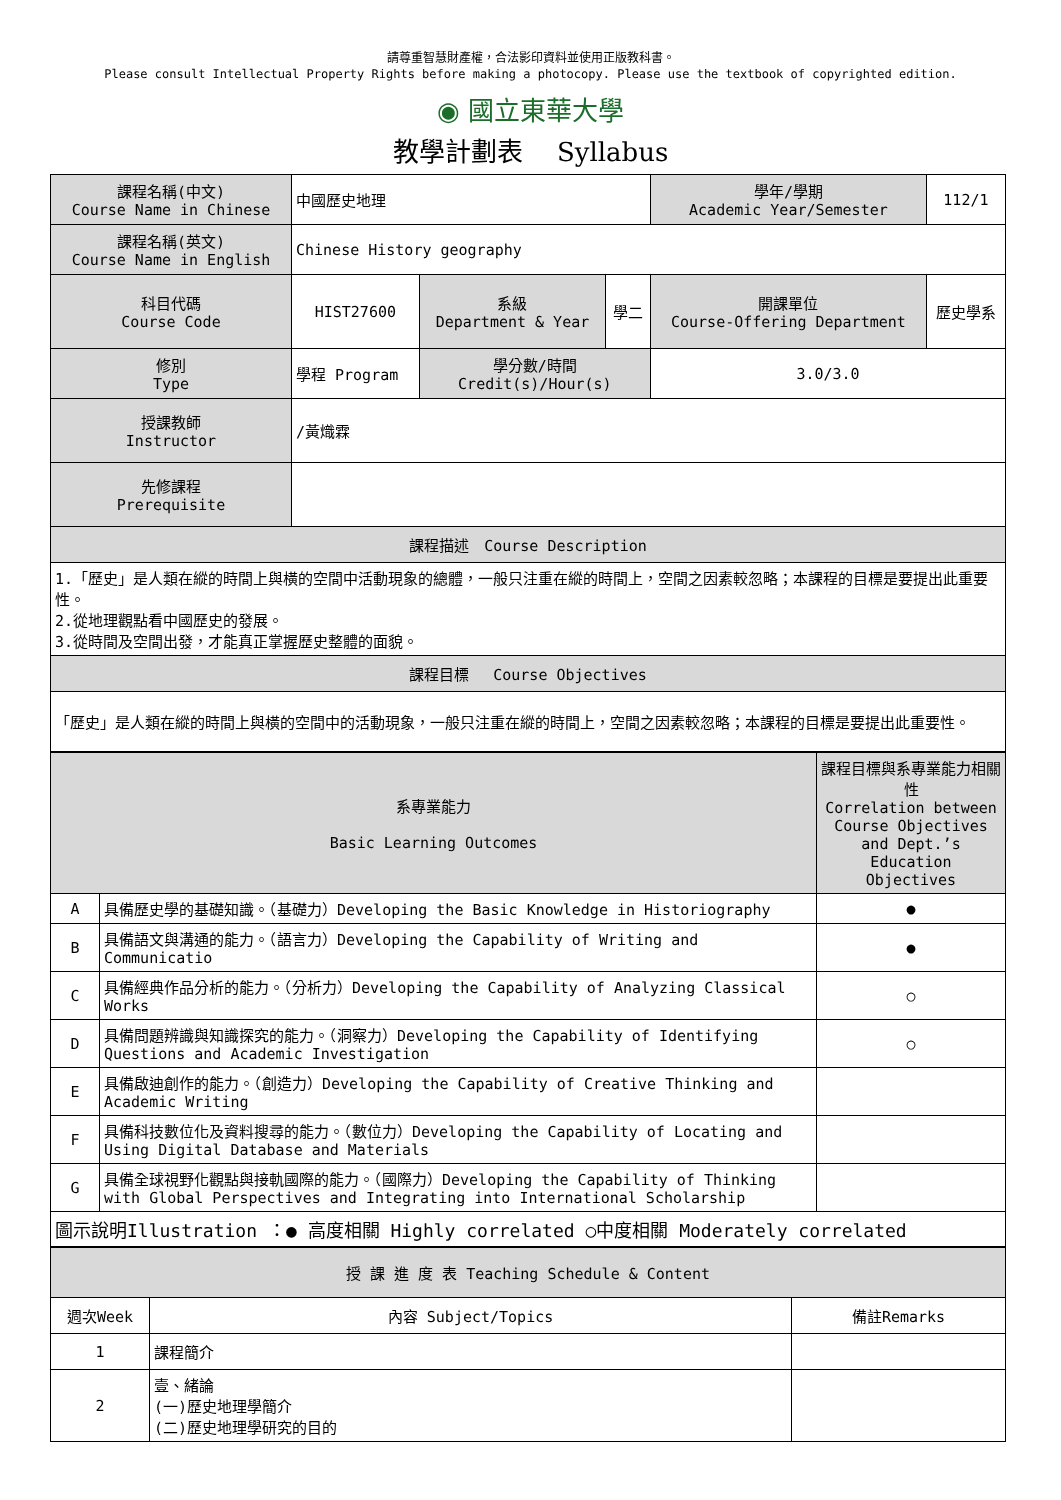請尊重智慧財產權，合法影印資料並使用正版教科書。
Please consult Intellectual Property Rights before making a photocopy. Please use the textbook of copyrighted edition.
◉ 國立東華大學
教學計劃表　 Syllabus
| 課程名稱(中文) Course Name in Chinese | 中國歷史地理 | | | 學年/學期 Academic Year/Semester | 112/1 |
| 課程名稱(英文) Course Name in English | Chinese History geography | | | | |
| 科目代碼 Course Code | HIST27600 | 系級 Department & Year | 學二 | 開課單位 Course-Offering Department | 歷史學系 |
| 修別 Type | 學程 Program | 學分數/時間 Credit(s)/Hour(s) | | 3.0/3.0 | |
| 授課教師 Instructor | /黃熾霖 | | | | |
| 先修課程 Prerequisite | | | | | |
| 課程描述 Course Description | | | | | |
| 1.「歷史」是人類在縱的時間上與橫的空間中活動現象的總體，一般只注重在縱的時間上，空間之因素較忽略；本課程的目標是要提出此重要性。 2.從地理觀點看中國歷史的發展。 3.從時間及空間出發，才能真正掌握歷史整體的面貌。 | | | | | |
| 課程目標 Course Objectives | | | | | |
| 「歷史」是人類在縱的時間上與橫的空間中的活動現象，一般只注重在縱的時間上，空間之因素較忽略；本課程的目標是要提出此重要性。 | | | | | |
| 系專業能力 Basic Learning Outcomes | | 課程目標與系專業能力相關性 Correlation between Course Objectives and Dept.’s Education Objectives |
| A | 具備歷史學的基礎知識。（基礎力）Developing the Basic Knowledge in Historiography | ● |
| B | 具備語文與溝通的能力。（語言力）Developing the Capability of Writing and Communicatio | ● |
| C | 具備經典作品分析的能力。（分析力）Developing the Capability of Analyzing Classical Works | ○ |
| D | 具備問題辨識與知識探究的能力。（洞察力）Developing the Capability of Identifying Questions and Academic Investigation | ○ |
| E | 具備啟迪創作的能力。（創造力）Developing the Capability of Creative Thinking and Academic Writing | |
| F | 具備科技數位化及資料搜尋的能力。（數位力）Developing the Capability of Locating and Using Digital Database and Materials | |
| G | 具備全球視野化觀點與接軌國際的能力。（國際力）Developing the Capability of Thinking with Global Perspectives and Integrating into International Scholarship | |
| 圖示說明Illustration ：● 高度相關 Highly correlated ○中度相關 Moderately correlated | | |
| 授 課 進 度 表 Teaching Schedule & Content | | |
| 週次Week | 內容 Subject/Topics | 備註Remarks |
| 1 | 課程簡介 | |
| 2 | 壹、緒論 (一)歷史地理學簡介 (二)歷史地理學研究的目的 | |